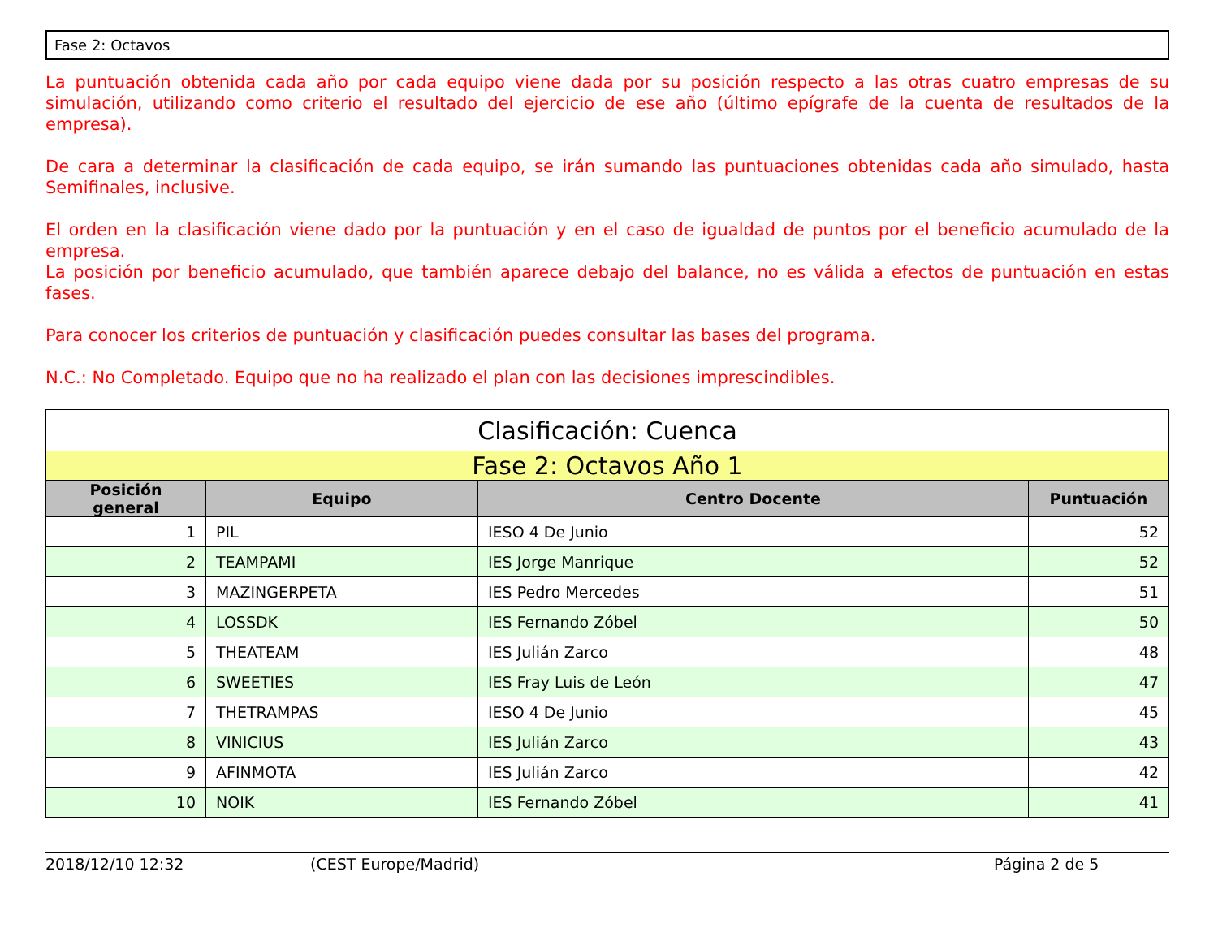Fase 2: Octavos
La puntuación obtenida cada año por cada equipo viene dada por su posición respecto a las otras cuatro empresas de su simulación, utilizando como criterio el resultado del ejercicio de ese año (último epígrafe de la cuenta de resultados de la empresa).
De cara a determinar la clasificación de cada equipo, se irán sumando las puntuaciones obtenidas cada año simulado, hasta Semifinales, inclusive.
El orden en la clasificación viene dado por la puntuación y en el caso de igualdad de puntos por el beneficio acumulado de la empresa.
La posición por beneficio acumulado, que también aparece debajo del balance, no es válida a efectos de puntuación en estas fases.
Para conocer los criterios de puntuación y clasificación puedes consultar las bases del programa.
N.C.: No Completado. Equipo que no ha realizado el plan con las decisiones imprescindibles.
| Clasificación: Cuenca | | | |
| --- | --- | --- | --- |
| Fase 2: Octavos Año 1 | | | |
| Posición general | Equipo | Centro Docente | Puntuación |
| 1 | PIL | IESO 4 De Junio | 52 |
| 2 | TEAMPAMI | IES Jorge Manrique | 52 |
| 3 | MAZINGERPETA | IES Pedro Mercedes | 51 |
| 4 | LOSSDK | IES Fernando Zóbel | 50 |
| 5 | THEATEAM | IES Julián Zarco | 48 |
| 6 | SWEETIES | IES Fray Luis de León | 47 |
| 7 | THETRAMPAS | IESO 4 De Junio | 45 |
| 8 | VINICIUS | IES Julián Zarco | 43 |
| 9 | AFINMOTA | IES Julián Zarco | 42 |
| 10 | NOIK | IES Fernando Zóbel | 41 |
2018/12/10 12:32 (CEST Europe/Madrid) Página 2 de 5